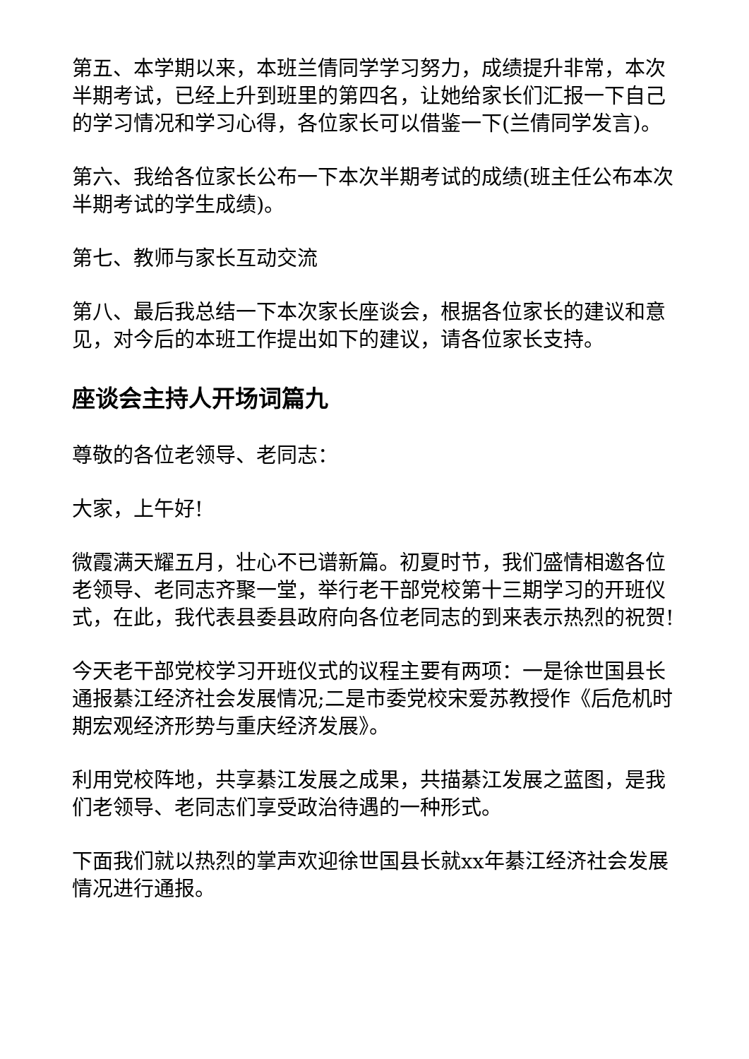第五、本学期以来，本班兰倩同学学习努力，成绩提升非常，本次半期考试，已经上升到班里的第四名，让她给家长们汇报一下自己的学习情况和学习心得，各位家长可以借鉴一下(兰倩同学发言)。
第六、我给各位家长公布一下本次半期考试的成绩(班主任公布本次半期考试的学生成绩)。
第七、教师与家长互动交流
第八、最后我总结一下本次家长座谈会，根据各位家长的建议和意见，对今后的本班工作提出如下的建议，请各位家长支持。
座谈会主持人开场词篇九
尊敬的各位老领导、老同志：
大家，上午好!
微霞满天耀五月，壮心不已谱新篇。初夏时节，我们盛情相邀各位老领导、老同志齐聚一堂，举行老干部党校第十三期学习的开班仪式，在此，我代表县委县政府向各位老同志的到来表示热烈的祝贺!
今天老干部党校学习开班仪式的议程主要有两项：一是徐世国县长通报綦江经济社会发展情况;二是市委党校宋爱苏教授作《后危机时期宏观经济形势与重庆经济发展》。
利用党校阵地，共享綦江发展之成果，共描綦江发展之蓝图，是我们老领导、老同志们享受政治待遇的一种形式。
下面我们就以热烈的掌声欢迎徐世国县长就xx年綦江经济社会发展情况进行通报。